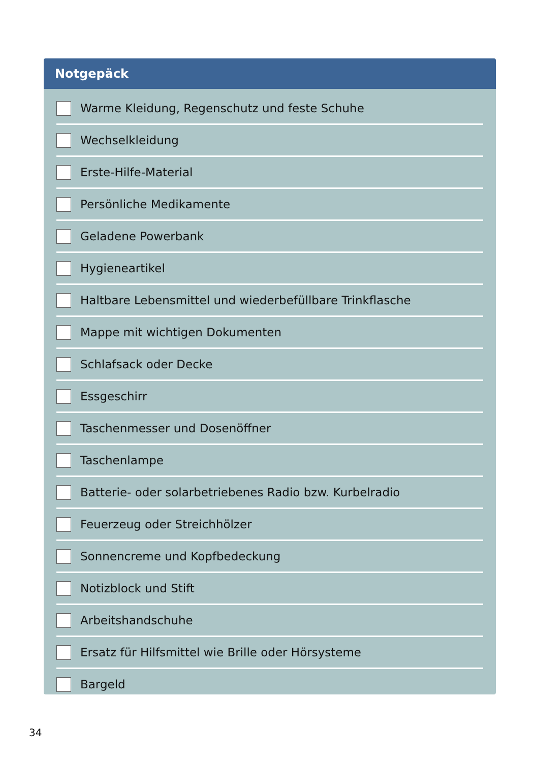Notgepäck
Warme Kleidung, Regenschutz und feste Schuhe
Wechselkleidung
Erste-Hilfe-Material
Persönliche Medikamente
Geladene Powerbank
Hygieneartikel
Haltbare Lebensmittel und wiederbefüllbare Trinkflasche
Mappe mit wichtigen Dokumenten
Schlafsack oder Decke
Essgeschirr
Taschenmesser und Dosenöffner
Taschenlampe
Batterie- oder solarbetriebenes Radio bzw. Kurbelradio
Feuerzeug oder Streichhölzer
Sonnencreme und Kopfbedeckung
Notizblock und Stift
Arbeitshandschuhe
Ersatz für Hilfsmittel wie Brille oder Hörsysteme
Bargeld
34